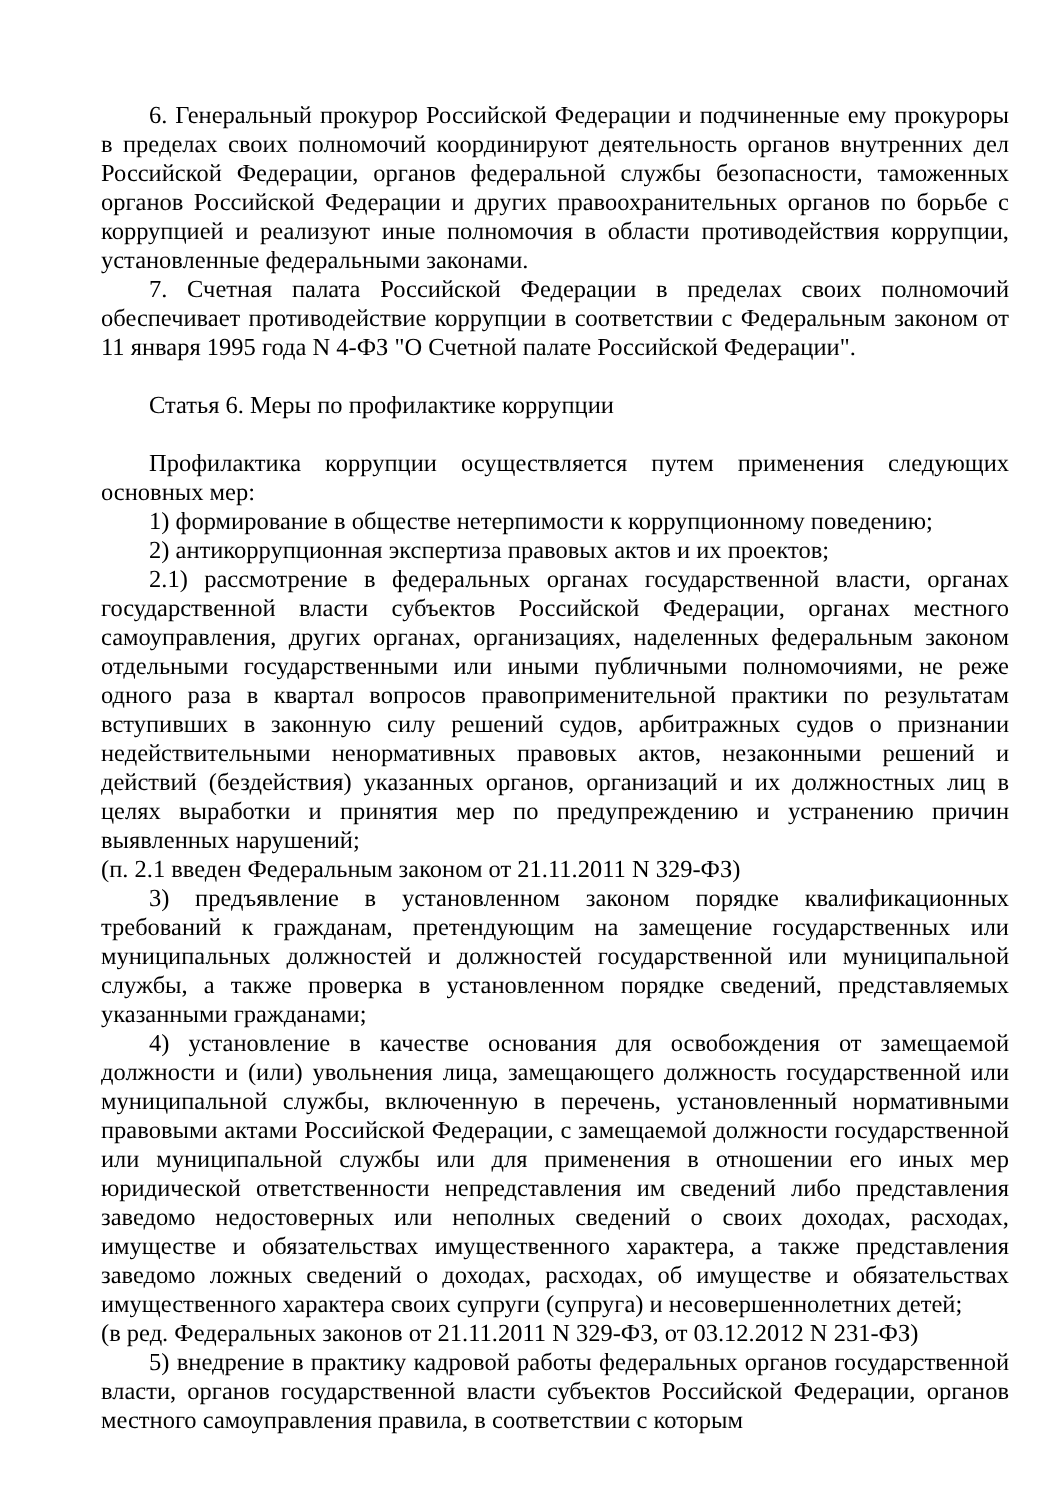6. Генеральный прокурор Российской Федерации и подчиненные ему прокуроры в пределах своих полномочий координируют деятельность органов внутренних дел Российской Федерации, органов федеральной службы безопасности, таможенных органов Российской Федерации и других правоохранительных органов по борьбе с коррупцией и реализуют иные полномочия в области противодействия коррупции, установленные федеральными законами.
7. Счетная палата Российской Федерации в пределах своих полномочий обеспечивает противодействие коррупции в соответствии с Федеральным законом от 11 января 1995 года N 4-ФЗ "О Счетной палате Российской Федерации".
Статья 6. Меры по профилактике коррупции
Профилактика коррупции осуществляется путем применения следующих основных мер:
1) формирование в обществе нетерпимости к коррупционному поведению;
2) антикоррупционная экспертиза правовых актов и их проектов;
2.1) рассмотрение в федеральных органах государственной власти, органах государственной власти субъектов Российской Федерации, органах местного самоуправления, других органах, организациях, наделенных федеральным законом отдельными государственными или иными публичными полномочиями, не реже одного раза в квартал вопросов правоприменительной практики по результатам вступивших в законную силу решений судов, арбитражных судов о признании недействительными ненормативных правовых актов, незаконными решений и действий (бездействия) указанных органов, организаций и их должностных лиц в целях выработки и принятия мер по предупреждению и устранению причин выявленных нарушений;
(п. 2.1 введен Федеральным законом от 21.11.2011 N 329-ФЗ)
3) предъявление в установленном законом порядке квалификационных требований к гражданам, претендующим на замещение государственных или муниципальных должностей и должностей государственной или муниципальной службы, а также проверка в установленном порядке сведений, представляемых указанными гражданами;
4) установление в качестве основания для освобождения от замещаемой должности и (или) увольнения лица, замещающего должность государственной или муниципальной службы, включенную в перечень, установленный нормативными правовыми актами Российской Федерации, с замещаемой должности государственной или муниципальной службы или для применения в отношении его иных мер юридической ответственности непредставления им сведений либо представления заведомо недостоверных или неполных сведений о своих доходах, расходах, имуществе и обязательствах имущественного характера, а также представления заведомо ложных сведений о доходах, расходах, об имуществе и обязательствах имущественного характера своих супруги (супруга) и несовершеннолетних детей;
(в ред. Федеральных законов от 21.11.2011 N 329-ФЗ, от 03.12.2012 N 231-ФЗ)
5) внедрение в практику кадровой работы федеральных органов государственной власти, органов государственной власти субъектов Российской Федерации, органов местного самоуправления правила, в соответствии с которым